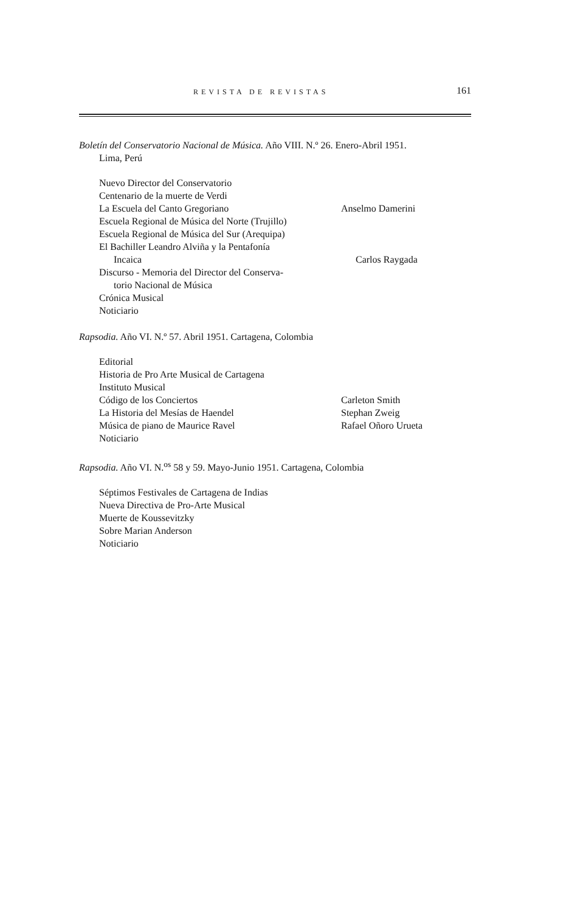REVISTA DE REVISTAS 161
Boletín del Conservatorio Nacional de Música. Año VIII. N.º 26. Enero-Abril 1951.
Lima, Perú
Nuevo Director del Conservatorio
Centenario de la muerte de Verdi
La Escuela del Canto Gregoriano Anselmo Damerini
Escuela Regional de Música del Norte (Trujillo)
Escuela Regional de Música del Sur (Arequipa)
El Bachiller Leandro Alviña y la Pentafonía
Incaica Carlos Raygada
Discurso - Memoria del Director del Conserva-
torio Nacional de Música
Crónica Musical
Noticiario
Rapsodia. Año VI. N.º 57. Abril 1951. Cartagena, Colombia
Editorial
Historia de Pro Arte Musical de Cartagena
Instituto Musical
Código de los Conciertos Carleton Smith
La Historia del Mesías de Haendel Stephan Zweig
Música de piano de Maurice Ravel Rafael Oñoro Urueta
Noticiario
Rapsodia. Año VI. N.<sup>os</sup> 58 y 59. Mayo-Junio 1951. Cartagena, Colombia
Séptimos Festivales de Cartagena de Indias
Nueva Directiva de Pro-Arte Musical
Muerte de Koussevitzky
Sobre Marian Anderson
Noticiario